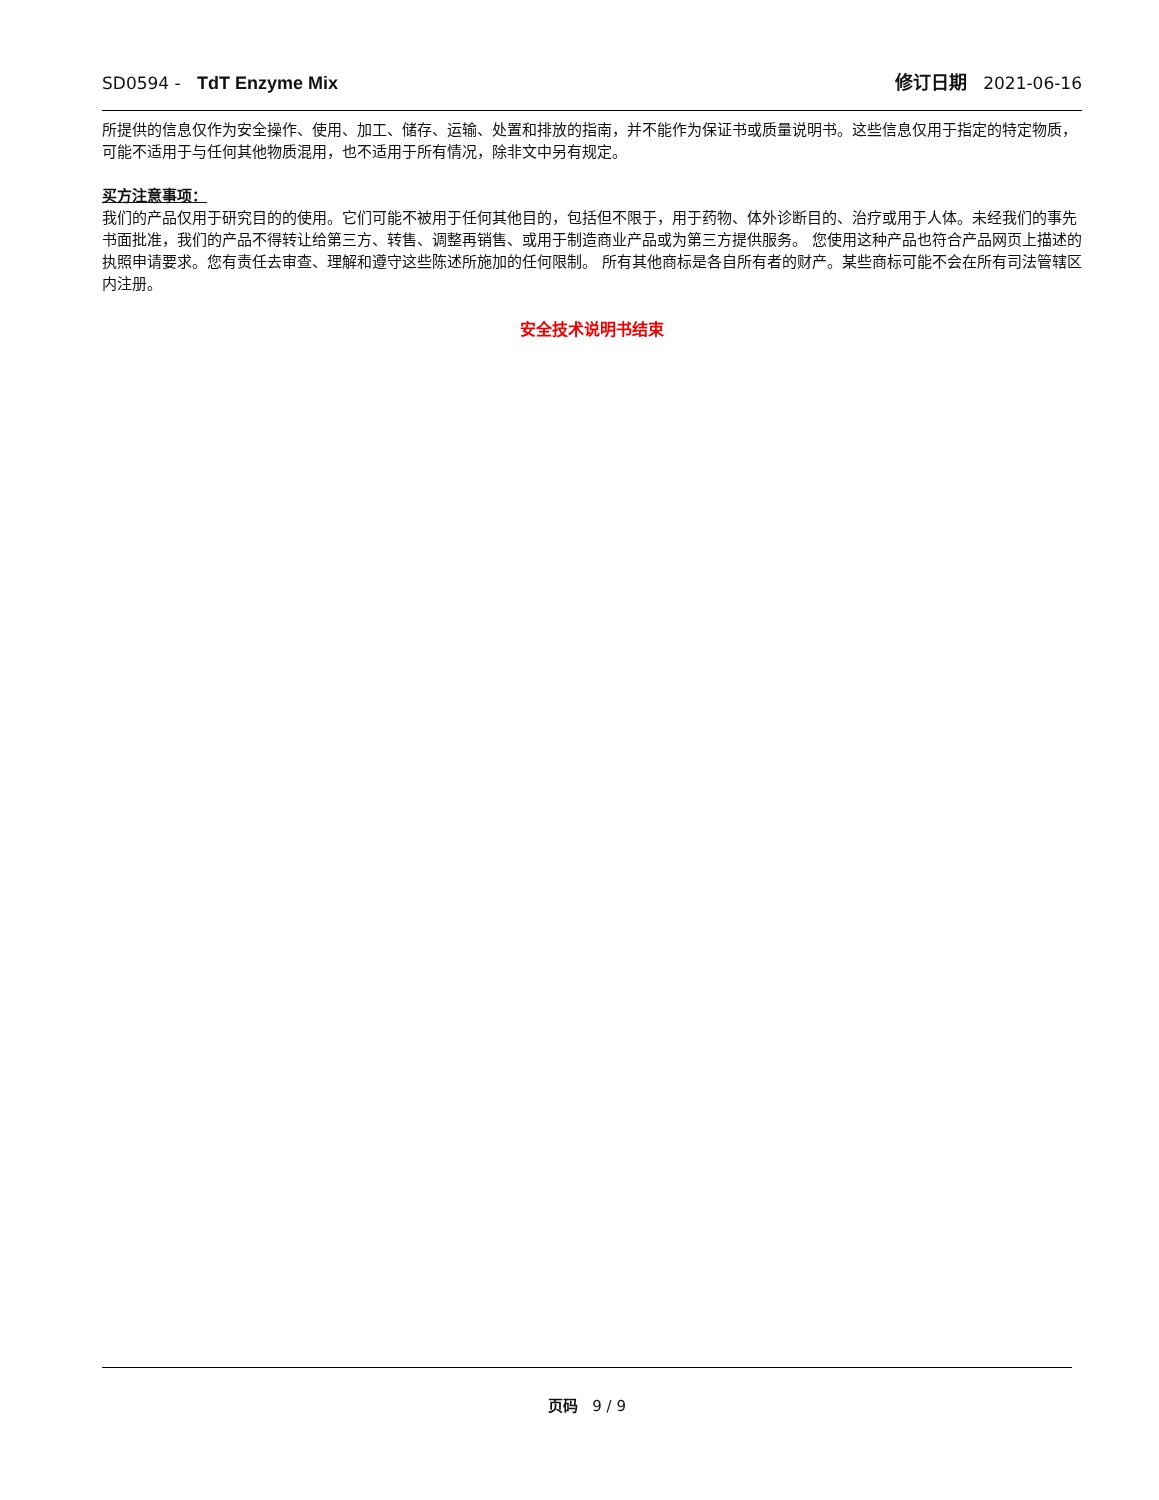SD0594 - TdT Enzyme Mix 修订日期 2021-06-16
所提供的信息仅作为安全操作、使用、加工、储存、运输、处置和排放的指南，并不能作为保证书或质量说明书。这些信息仅用于指定的特定物质，可能不适用于与任何其他物质混用，也不适用于所有情况，除非文中另有规定。
买方注意事项：
我们的产品仅用于研究目的的使用。它们可能不被用于任何其他目的，包括但不限于，用于药物、体外诊断目的、治疗或用于人体。未经我们的事先书面批准，我们的产品不得转让给第三方、转售、调整再销售、或用于制造商业产品或为第三方提供服务。 您使用这种产品也符合产品网页上描述的执照申请要求。您有责任去审查、理解和遵守这些陈述所施加的任何限制。 所有其他商标是各自所有者的财产。某些商标可能不会在所有司法管辖区内注册。
安全技术说明书结束
页码 9 / 9